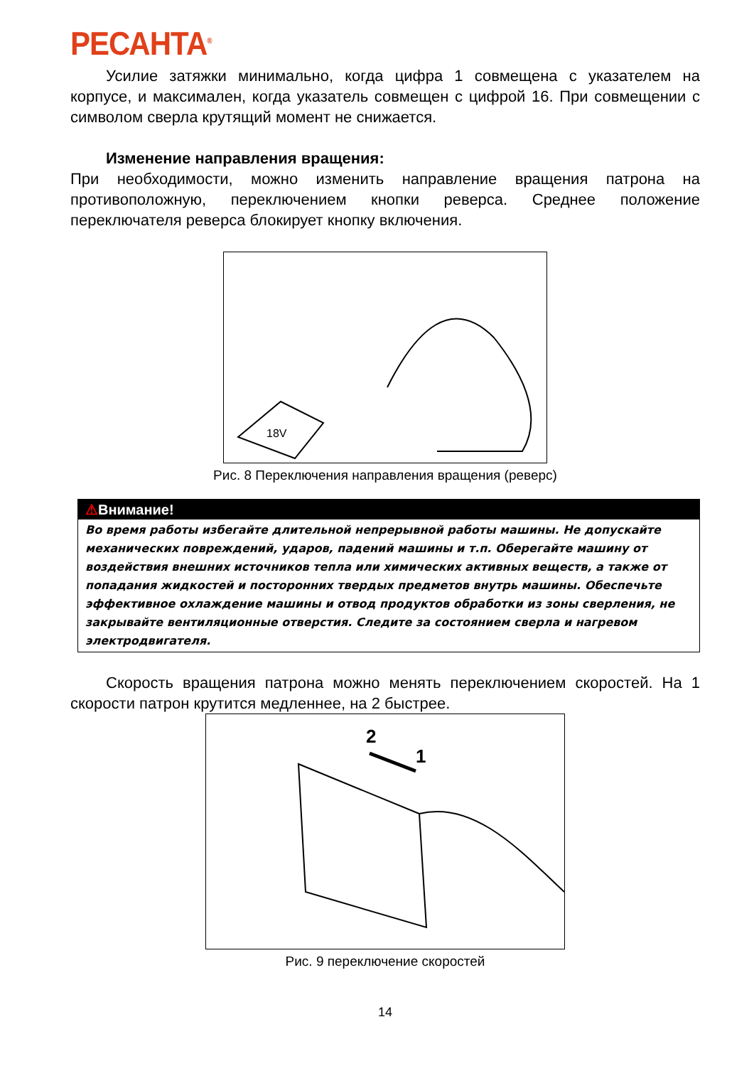РЕСАНТА<sup>®</sup>
Усилие затяжки минимально, когда цифра 1 совмещена с указателем на корпусе, и максимален, когда указатель совмещен с цифрой 16. При совмещении с символом сверла крутящий момент не снижается.
Изменение направления вращения:
При необходимости, можно изменить направление вращения патрона на противоположную, переключением кнопки реверса. Среднее положение переключателя реверса блокирует кнопку включения.
18V
Рис. 8 Переключения направления вращения (реверс)
⚠Внимание!
Во время работы избегайте длительной непрерывной работы машины. Не допускайте механических повреждений, ударов, падений машины и т.п. Оберегайте машину от воздействия внешних источников тепла или химических активных веществ, а также от попадания жидкостей и посторонних твердых предметов внутрь машины. Обеспечьте эффективное охлаждение машины и отвод продуктов обработки из зоны сверления, не закрывайте вентиляционные отверстия. Следите за состоянием сверла и нагревом электродвигателя.
Скорость вращения патрона можно менять переключением скоростей. На 1 скорости патрон крутится медленнее, на 2 быстрее.
2
1
Рис. 9 переключение скоростей
14